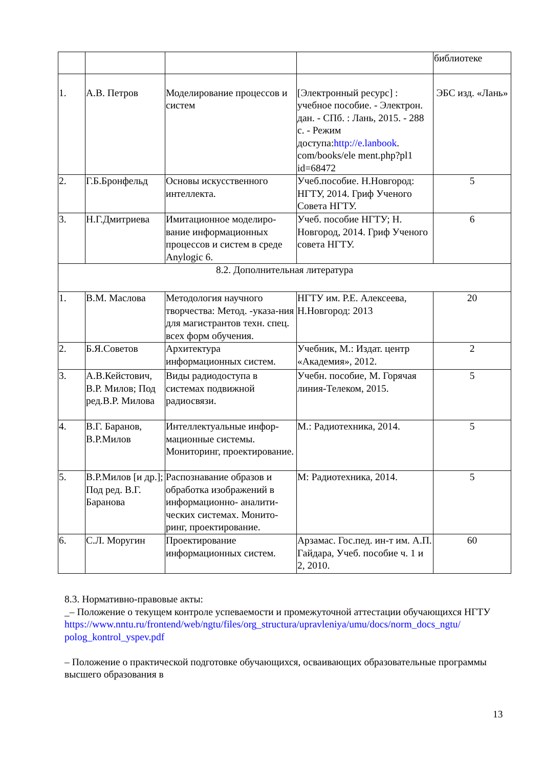| | | | | библиотеке |
| 1. | А.В. Петров | Моделирование процессов и систем | [Электронный ресурс] : учебное пособие. - Электрон. дан. - СПб. : Лань, 2015. - 288 с. - Режим доступа: http://e.lanbook . com/books/ele ment.php?pl1 id=68472 | ЭБС изд. «Лань» |
| 2. | Г.Б.Бронфельд | Основы искусственного интеллекта. | Учеб.пособие. Н.Новгород: НГТУ, 2014. Гриф Ученого Совета НГТУ. | 5 |
| 3. | Н.Г.Дмитриева | Имитационное моделиро-вание информационных процессов и систем в среде Anylogic 6. | Учеб. пособие НГТУ; Н. Новгород, 2014. Гриф Ученого совета НГТУ. | 6 |
| 8.2. Дополнительная литература | | | | |
| 1. | В.М. Маслова | Методология научного творчества: Метод. -указа-ния для магистрантов техн. спец. всех форм обучения. | НГТУ им. Р.Е. Алексеева, Н.Новгород: 2013 | 20 |
| 2. | Б.Я.Советов | Архитектура информационных систем. | Учебник, М.: Издат. центр «Академия», 2012. | 2 |
| 3. | А.В.Кейстович, В.Р. Милов; Под ред.В.Р. Милова | Виды радиодоступа в системах подвижной радиосвязи. | Учебн. пособие, М. Горячая линия-Телеком, 2015. | 5 |
| 4. | В.Г. Баранов, В.Р.Милов | Интеллектуальные инфор-мационные системы. Мониторинг, проектирование. | М.: Радиотехника, 2014. | 5 |
| 5. | В.Р.Милов [и др.]; Под ред. В.Г. Баранова | Распознавание образов и обработка изображений в информационно- аналити-ческих системах. Монито-ринг, проектирование. | М: Радиотехника, 2014. | 5 |
| 6. | С.Л. Моругин | Проектирование информационных систем. | Арзамас. Гос.пед. ин-т им. А.П. Гайдара, Учеб. пособие ч. 1 и 2, 2010. | 60 |
8.3. Нормативно-правовые акты:
_– Положение о текущем контроле успеваемости и промежуточной аттестации обучающихся НГТУ
https://www.nntu.ru/frontend/web/ngtu/files/org_structura/upravleniya/umu/docs/norm_docs_ngtu/ polog_kontrol_yspev.pdf
– Положение о практической подготовке обучающихся, осваивающих образовательные программы высшего образования в
13